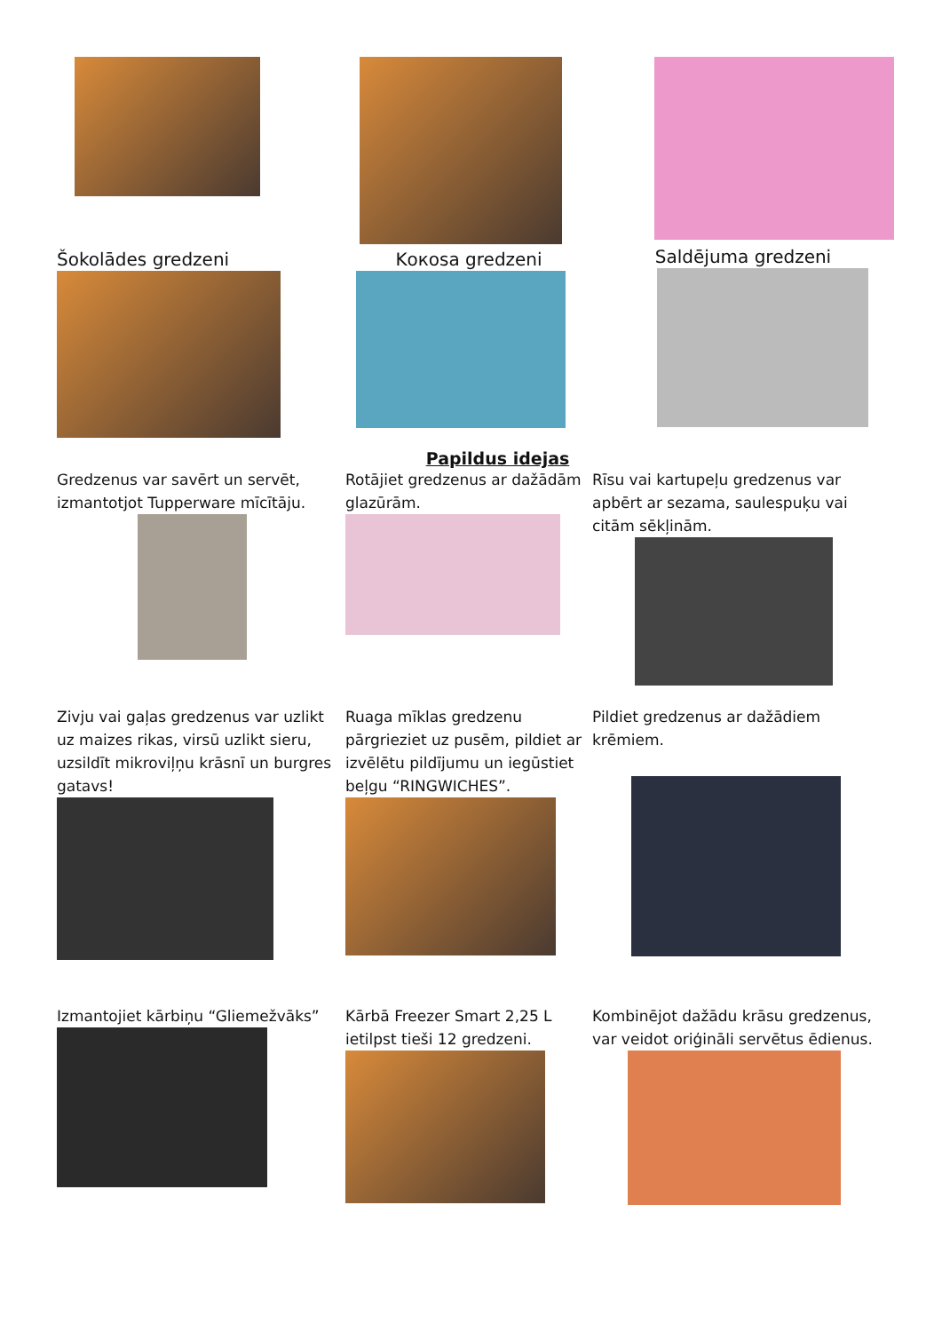Šokolādes gredzeni
Kокosa gredzeni Saldējuma gredzeni
Papildus idejas
Gredzenus var savērt un servēt, izmantotjot Tupperware mīcītāju.
Rotājiet gredzenus ar dažādām glazūrām.
Rīsu vai kartupeļu gredzenus var apbērt ar sezama, saulespuķu vai citām sēkļinām.
Zivju vai gaļas gredzenus var uzlikt uz maizes rikas, virsū uzlikt sieru, uzsildīt mikroviļņu krāsnī un burgres gatavs!
Ruaga mīklas gredzenu pārgrieziet uz pusēm, pildiet ar izvēlētu pildījumu un iegūstiet beļgu “RINGWICHES”.
Pildiet gredzenus ar dažādiem krēmiem.
Izmantojiet kārbiņu “Gliemežvāks”
Kārbā Freezer Smart 2,25 L ietilpst tieši 12 gredzeni.
Kombinējot dažādu krāsu gredzenus, var veidot oriģināli servētus ēdienus.